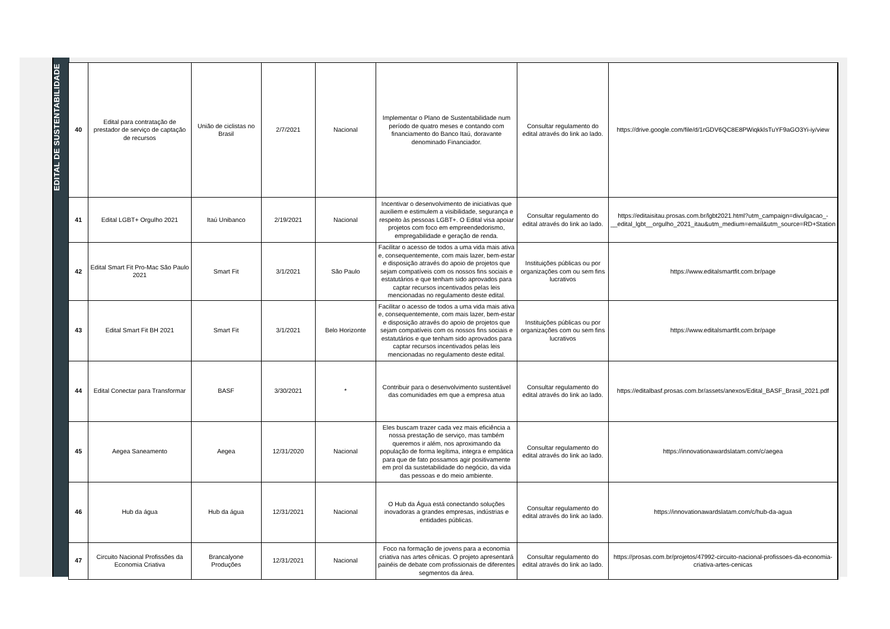EDITAL DE SUSTENTABILIDADE
| 40 | Edital para contratação de prestador de serviço de captação de recursos | União de ciclistas no Brasil | 2/7/2021 | Nacional | Implementar o Plano de Sustentabilidade num período de quatro meses e contando com financiamento do Banco Itaú, doravante denominado Financiador. | Consultar regulamento do edital através do link ao lado. | https://drive.google.com/file/d/1rGDV6QC8E8PWiqkklsTuYF9aGO3Yi-iy/view |
| 41 | Edital LGBT+ Orgulho 2021 | Itaú Unibanco | 2/19/2021 | Nacional | Incentivar o desenvolvimento de iniciativas que auxiliem e estimulem a visibilidade, segurança e respeito às pessoas LGBT+. O Edital visa apoiar projetos com foco em empreendedorismo, empregabilidade e geração de renda. | Consultar regulamento do edital através do link ao lado. | https://editaisitau.prosas.com.br/lgbt2021.html?utm_campaign=divulgacao_-__edital_lgbt__orgulho_2021_itau&utm_medium=email&utm_source=RD+Station |
| 42 | Edital Smart Fit Pro-Mac São Paulo 2021 | Smart Fit | 3/1/2021 | São Paulo | Facilitar o acesso de todos a uma vida mais ativa e, consequentemente, com mais lazer, bem-estar e disposição através do apoio de projetos que sejam compatíveis com os nossos fins sociais e estatutários e que tenham sido aprovados para captar recursos incentivados pelas leis mencionadas no regulamento deste edital. | Instituições públicas ou por organizações com ou sem fins lucrativos | https://www.editalsmartfit.com.br/page |
| 43 | Edital Smart Fit BH 2021 | Smart Fit | 3/1/2021 | Belo Horizonte | Facilitar o acesso de todos a uma vida mais ativa e, consequentemente, com mais lazer, bem-estar e disposição através do apoio de projetos que sejam compatíveis com os nossos fins sociais e estatutários e que tenham sido aprovados para captar recursos incentivados pelas leis mencionadas no regulamento deste edital. | Instituições públicas ou por organizações com ou sem fins lucrativos | https://www.editalsmartfit.com.br/page |
| 44 | Edital Conectar para Transformar | BASF | 3/30/2021 | * | Contribuir para o desenvolvimento sustentável das comunidades em que a empresa atua | Consultar regulamento do edital através do link ao lado. | https://editalbasf.prosas.com.br/assets/anexos/Edital_BASF_Brasil_2021.pdf |
| 45 | Aegea Saneamento | Aegea | 12/31/2020 | Nacional | Eles buscam trazer cada vez mais eficiência a nossa prestação de serviço, mas também queremos ir além, nos aproximando da população de forma legítima, integra e empática para que de fato possamos agir positivamente em prol da sustetabilidade do negócio, da vida das pessoas e do meio ambiente. | Consultar regulamento do edital através do link ao lado. | https://innovationawardslatam.com/c/aegea |
| 46 | Hub da água | Hub da água | 12/31/2021 | Nacional | O Hub da Água está conectando soluções inovadoras a grandes empresas, indústrias e entidades públicas. | Consultar regulamento do edital através do link ao lado. | https://innovationawardslatam.com/c/hub-da-agua |
| 47 | Circuito Nacional Profissões da Economia Criativa | Brancalyone Produções | 12/31/2021 | Nacional | Foco na formação de jovens para a economia criativa nas artes cênicas. O projeto apresentará painéis de debate com profissionais de diferentes segmentos da área. | Consultar regulamento do edital através do link ao lado. | https://prosas.com.br/projetos/47992-circuito-nacional-profissoes-da-economia-criativa-artes-cenicas |